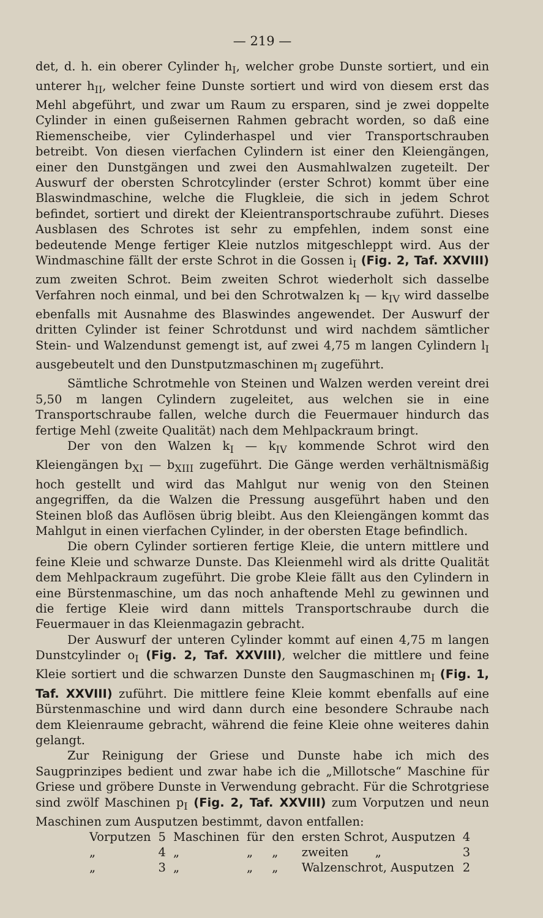— 219 —
det, d. h. ein oberer Cylinder h<sub>I</sub>, welcher grobe Dunste sortiert, und ein unterer h<sub>II</sub>, welcher feine Dunste sortiert und wird von diesem erst das Mehl abgeführt, und zwar um Raum zu ersparen, sind je zwei doppelte Cylinder in einen gußeisernen Rahmen gebracht worden, so daß eine Riemenscheibe, vier Cylinderhaspel und vier Transportschrauben betreibt. Von diesen vierfachen Cylindern ist einer den Kleiengängen, einer den Dunstgängen und zwei den Ausmahlwalzen zugeteilt. Der Auswurf der obersten Schrotcylinder (erster Schrot) kommt über eine Blaswindmaschine, welche die Flugkleie, die sich in jedem Schrot befindet, sortiert und direkt der Kleientransportschraube zuführt. Dieses Ausblasen des Schrotes ist sehr zu empfehlen, indem sonst eine bedeutende Menge fertiger Kleie nutzlos mitgeschleppt wird. Aus der Windmaschine fällt der erste Schrot in die Gossen i<sub>I</sub> (Fig. 2, Taf. XXVIII) zum zweiten Schrot. Beim zweiten Schrot wiederholt sich dasselbe Verfahren noch einmal, und bei den Schrotwalzen k<sub>I</sub> — k<sub>IV</sub> wird dasselbe ebenfalls mit Ausnahme des Blaswindes angewendet. Der Auswurf der dritten Cylinder ist feiner Schrotdunst und wird nachdem sämtlicher Stein- und Walzendunst gemengt ist, auf zwei 4,75 m langen Cylindern l<sub>I</sub> ausgebeutelt und den Dunstputzmaschinen m<sub>I</sub> zugeführt.
Sämtliche Schrotmehle von Steinen und Walzen werden vereint drei 5,50 m langen Cylindern zugeleitet, aus welchen sie in eine Transportschraube fallen, welche durch die Feuermauer hindurch das fertige Mehl (zweite Qualität) nach dem Mehlpackraum bringt.
Der von den Walzen k<sub>I</sub> — k<sub>IV</sub> kommende Schrot wird den Kleiengängen b<sub>XI</sub> — b<sub>XIII</sub> zugeführt. Die Gänge werden verhältnismäßig hoch gestellt und wird das Mahlgut nur wenig von den Steinen angegriffen, da die Walzen die Pressung ausgeführt haben und den Steinen bloß das Auflösen übrig bleibt. Aus den Kleiengängen kommt das Mahlgut in einen vierfachen Cylinder, in der obersten Etage befindlich.
Die obern Cylinder sortieren fertige Kleie, die untern mittlere und feine Kleie und schwarze Dunste. Das Kleienmehl wird als dritte Qualität dem Mehlpackraum zugeführt. Die grobe Kleie fällt aus den Cylindern in eine Bürstenmaschine, um das noch anhaftende Mehl zu gewinnen und die fertige Kleie wird dann mittels Transportschraube durch die Feuermauer in das Kleienmagazin gebracht.
Der Auswurf der unteren Cylinder kommt auf einen 4,75 m langen Dunstcylinder o<sub>I</sub> (Fig. 2, Taf. XXVIII), welcher die mittlere und feine Kleie sortiert und die schwarzen Dunste den Saugmaschinen m<sub>I</sub> (Fig. 1, Taf. XXVIII) zuführt. Die mittlere feine Kleie kommt ebenfalls auf eine Bürstenmaschine und wird dann durch eine besondere Schraube nach dem Kleienraume gebracht, während die feine Kleie ohne weiteres dahin gelangt.
Zur Reinigung der Griese und Dunste habe ich mich des Saugprinzipes bedient und zwar habe ich die „Millotsche“ Maschine für Griese und gröbere Dunste in Verwendung gebracht. Für die Schrotgriese sind zwölf Maschinen p<sub>I</sub> (Fig. 2, Taf. XXVIII) zum Vorputzen und neun Maschinen zum Ausputzen bestimmt, davon entfallen:
| Vorputzen | 5 | Maschinen | für | den | ersten Schrot, Ausputzen | 4 |
| „ | 4 | „ | „ | „ | zweiten „ | 3 |
| „ | 3 | „ | „ | „ | Walzenschrot, Ausputzen | 2 |